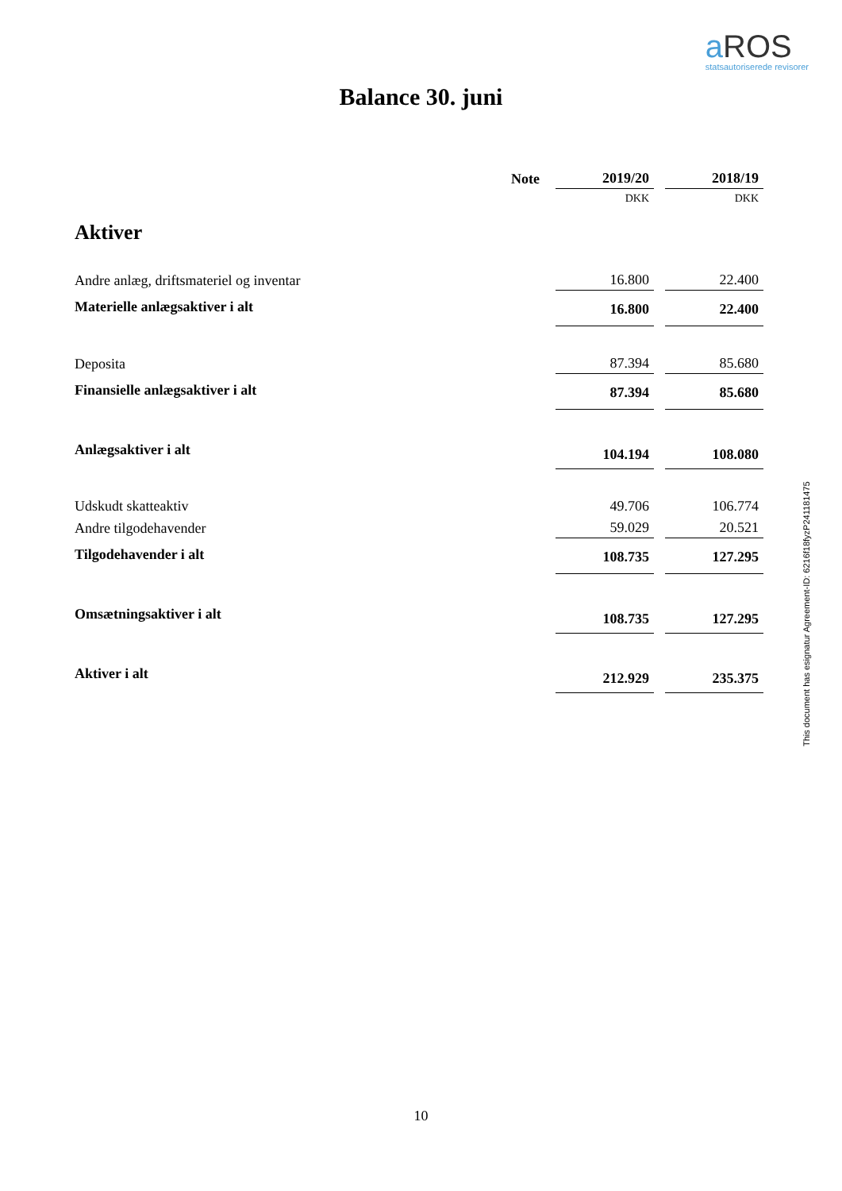a ROS
statsautoriserede revisorer
Balance 30. juni
| | Note | 2019/20 | 2018/19 |
| --- | --- | --- | --- |
| | | DKK | DKK |
| Aktiver | | | |
| Andre anlæg, driftsmateriel og inventar | | 16.800 | 22.400 |
| Materielle anlægsaktiver i alt | | 16.800 | 22.400 |
| Deposita | | 87.394 | 85.680 |
| Finansielle anlægsaktiver i alt | | 87.394 | 85.680 |
| Anlægsaktiver i alt | | 104.194 | 108.080 |
| Udskudt skatteaktiv | | 49.706 | 106.774 |
| Andre tilgodehavender | | 59.029 | 20.521 |
| Tilgodehavender i alt | | 108.735 | 127.295 |
| Omsætningsaktiver i alt | | 108.735 | 127.295 |
| Aktiver i alt | | 212.929 | 235.375 |
This document has esignatur Agreement-ID: 6216f18fyzP241181475
10